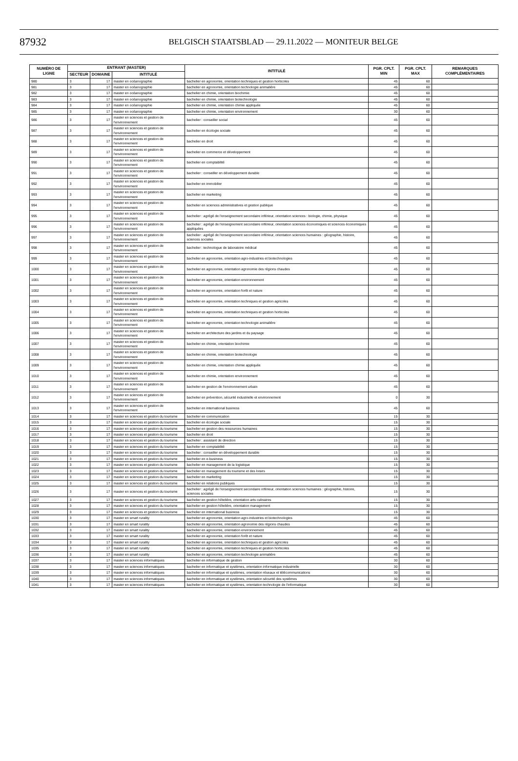87932
BELGISCH STAATSBLAD — 29.11.2022 — MONITEUR BELGE
| NUMÉRO DE LIGNE | ENTRANT (MASTER) | | | INTITULÉ | PGR. CPLT. MIN | PGR. CPLT. MAX | REMARQUES COMPLÉMENTAIRES |
| --- | --- | --- | --- | --- | --- | --- | --- |
| | SECTEUR | DOMAINE | INTITULÉ | | | | |
| 980 | 3 | 17 | master en océanographie | bachelier en agronomie, orientation techniques et gestion horticoles | 45 | 60 | |
| 981 | 3 | 17 | master en océanographie | bachelier en agronomie, orientation technologie animalière | 45 | 60 | |
| 982 | 3 | 17 | master en océanographie | bachelier en chimie, orientation biochimie | 45 | 60 | |
| 983 | 3 | 17 | master en océanographie | bachelier en chimie, orientation biotechnologie | 45 | 60 | |
| 984 | 3 | 17 | master en océanographie | bachelier en chimie, orientation chimie appliquée | 45 | 60 | |
| 985 | 3 | 17 | master en océanographie | bachelier en chimie, orientation environnement | 30 | 60 | |
| 986 | 3 | 17 | master en sciences et gestion de l'environnement | bachelier : conseiller social | 45 | 60 | |
| 987 | 3 | 17 | master en sciences et gestion de l'environnement | bachelier en écologie sociale | 45 | 60 | |
| 988 | 3 | 17 | master en sciences et gestion de l'environnement | bachelier en droit | 45 | 60 | |
| 989 | 3 | 17 | master en sciences et gestion de l'environnement | bachelier en commerce et développement | 45 | 60 | |
| 990 | 3 | 17 | master en sciences et gestion de l'environnement | bachelier en comptabilité | 45 | 60 | |
| 991 | 3 | 17 | master en sciences et gestion de l'environnement | bachelier : conseiller en développement durable | 45 | 60 | |
| 992 | 3 | 17 | master en sciences et gestion de l'environnement | bachelier en immobilier | 45 | 60 | |
| 993 | 3 | 17 | master en sciences et gestion de l'environnement | bachelier en marketing | 45 | 60 | |
| 994 | 3 | 17 | master en sciences et gestion de l'environnement | bachelier en sciences administratives et gestion publique | 45 | 60 | |
| 995 | 3 | 17 | master en sciences et gestion de l'environnement | bachelier : agrégé de l'enseignement secondaire inférieur, orientation sciences : biologie, chimie, physique | 45 | 60 | |
| 996 | 3 | 17 | master en sciences et gestion de l'environnement | bachelier : agrégé de l'enseignement secondaire inférieur, orientation sciences économiques et sciences économiques appliquées | 45 | 60 | |
| 997 | 3 | 17 | master en sciences et gestion de l'environnement | bachelier : agrégé de l'enseignement secondaire inférieur, orientation sciences humaines : géographie, histoire, sciences sociales | 45 | 60 | |
| 998 | 3 | 17 | master en sciences et gestion de l'environnement | bachelier : technologue de laboratoire médical | 45 | 60 | |
| 999 | 3 | 17 | master en sciences et gestion de l'environnement | bachelier en agronomie, orientation agro-industries et biotechnologies | 45 | 60 | |
| 1000 | 3 | 17 | master en sciences et gestion de l'environnement | bachelier en agronomie, orientation agronomie des régions chaudes | 45 | 60 | |
| 1001 | 3 | 17 | master en sciences et gestion de l'environnement | bachelier en agronomie, orientation environnement | 45 | 60 | |
| 1002 | 3 | 17 | master en sciences et gestion de l'environnement | bachelier en agronomie, orientation forêt et nature | 45 | 60 | |
| 1003 | 3 | 17 | master en sciences et gestion de l'environnement | bachelier en agronomie, orientation techniques et gestion agricoles | 45 | 60 | |
| 1004 | 3 | 17 | master en sciences et gestion de l'environnement | bachelier en agronomie, orientation techniques et gestion horticoles | 45 | 60 | |
| 1005 | 3 | 17 | master en sciences et gestion de l'environnement | bachelier en agronomie, orientation technologie animalière | 45 | 60 | |
| 1006 | 3 | 17 | master en sciences et gestion de l'environnement | bachelier en architecture des jardins et du paysage | 45 | 60 | |
| 1007 | 3 | 17 | master en sciences et gestion de l'environnement | bachelier en chimie, orientation biochimie | 45 | 60 | |
| 1008 | 3 | 17 | master en sciences et gestion de l'environnement | bachelier en chimie, orientation biotechnologie | 45 | 60 | |
| 1009 | 3 | 17 | master en sciences et gestion de l'environnement | bachelier en chimie, orientation chimie appliquée | 45 | 60 | |
| 1010 | 3 | 17 | master en sciences et gestion de l'environnement | bachelier en chimie, orientation environnement | 45 | 60 | |
| 1011 | 3 | 17 | master en sciences et gestion de l'environnement | bachelier en gestion de l'environnement urbain | 45 | 60 | |
| 1012 | 3 | 17 | master en sciences et gestion de l'environnement | bachelier en prévention, sécurité industrielle et environnement | 0 | 30 | |
| 1013 | 3 | 17 | master en sciences et gestion de l'environnement | bachelier en international business | 45 | 60 | |
| 1014 | 3 | 17 | master en sciences et gestion du tourisme | bachelier en communication | 15 | 30 | |
| 1015 | 3 | 17 | master en sciences et gestion du tourisme | bachelier en écologie sociale | 15 | 30 | |
| 1016 | 3 | 17 | master en sciences et gestion du tourisme | bachelier en gestion des ressources humaines | 15 | 30 | |
| 1017 | 3 | 17 | master en sciences et gestion du tourisme | bachelier en droit | 15 | 30 | |
| 1018 | 3 | 17 | master en sciences et gestion du tourisme | bachelier : assistant de direction | 15 | 30 | |
| 1019 | 3 | 17 | master en sciences et gestion du tourisme | bachelier en comptabilité | 15 | 30 | |
| 1020 | 3 | 17 | master en sciences et gestion du tourisme | bachelier : conseiller en développement durable | 15 | 30 | |
| 1021 | 3 | 17 | master en sciences et gestion du tourisme | bachelier en e-business | 15 | 30 | |
| 1022 | 3 | 17 | master en sciences et gestion du tourisme | bachelier en management de la logistique | 15 | 30 | |
| 1023 | 3 | 17 | master en sciences et gestion du tourisme | bachelier en management du tourisme et des loisirs | 15 | 30 | |
| 1024 | 3 | 17 | master en sciences et gestion du tourisme | bachelier en marketing | 15 | 30 | |
| 1025 | 3 | 17 | master en sciences et gestion du tourisme | bachelier en relations publiques | 15 | 30 | |
| 1026 | 3 | 17 | master en sciences et gestion du tourisme | bachelier : agrégé de l'enseignement secondaire inférieur, orientation sciences humaines : géographie, histoire, sciences sociales | 15 | 30 | |
| 1027 | 3 | 17 | master en sciences et gestion du tourisme | bachelier en gestion hôtelière, orientation arts culinaires | 15 | 30 | |
| 1028 | 3 | 17 | master en sciences et gestion du tourisme | bachelier en gestion hôtelière, orientation management | 15 | 30 | |
| 1029 | 3 | 17 | master en sciences et gestion du tourisme | bachelier en international business | 15 | 30 | |
| 1030 | 3 | 17 | master en smart rurality | bachelier en agronomie, orientation agro-industries et biotechnologies | 45 | 60 | |
| 1031 | 3 | 17 | master en smart rurality | bachelier en agronomie, orientation agronomie des régions chaudes | 45 | 60 | |
| 1032 | 3 | 17 | master en smart rurality | bachelier en agronomie, orientation environnement | 45 | 60 | |
| 1033 | 3 | 17 | master en smart rurality | bachelier en agronomie, orientation forêt et nature | 45 | 60 | |
| 1034 | 3 | 17 | master en smart rurality | bachelier en agronomie, orientation techniques et gestion agricoles | 45 | 60 | |
| 1035 | 3 | 17 | master en smart rurality | bachelier en agronomie, orientation techniques et gestion horticoles | 45 | 60 | |
| 1036 | 3 | 17 | master en smart rurality | bachelier en agronomie, orientation technologie animalière | 45 | 60 | |
| 1037 | 3 | 17 | master en sciences informatiques | bachelier en informatique de gestion | 30 | 60 | |
| 1038 | 3 | 17 | master en sciences informatiques | bachelier en informatique et systèmes, orientation informatique industrielle | 30 | 60 | |
| 1039 | 3 | 17 | master en sciences informatiques | bachelier en informatique et systèmes, orientation réseaux et télécommunications | 30 | 60 | |
| 1040 | 3 | 17 | master en sciences informatiques | bachelier en informatique et systèmes, orientation sécurité des systèmes | 30 | 60 | |
| 1041 | 3 | 17 | master en sciences informatiques | bachelier en informatique et systèmes, orientation technologie de l'informatique | 30 | 60 | |